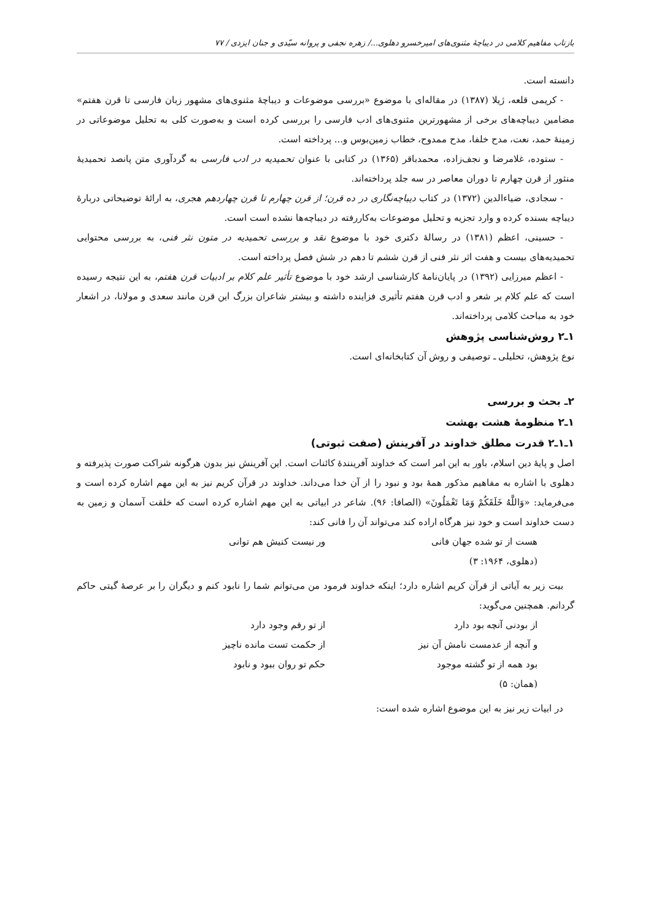بازتاب مفاهیم کلامی در دیباچهٔ مثنوی‌های امیرخسرو دهلوی.../ زهره نجفی و پروانه سیّدی و جنان ایزدی / ۷۷
دانسته است.
- کریمی قلعه، ژیلا (۱۳۸۷) در مقاله‌ای با موضوع «بررسی موضوعات و دیباچهٔ مثنوی‌های مشهور زبان فارسی تا قرن هفتم» مضامین دیباچه‌های برخی از مشهورترین مثنوی‌های ادب فارسی را بررسی کرده است و به‌صورت کلی به تحلیل موضوعاتی در زمینهٔ حمد، نعت، مدح خلفا، مدح ممدوح، خطاب زمین‌بوس و... پرداخته است.
- ستوده، غلامرضا و نجف‌زاده، محمدباقر (۱۳۶۵) در کتابی با عنوان تحمیدیه در ادب فارسی به گردآوری متن پانصد تحمیدیهٔ منثور از قرن چهارم تا دوران معاصر در سه جلد پرداخته‌اند.
- سجادی، ضیاءالدین (۱۳۷۲) در کتاب دیباچه‌نگاری در ده قرن؛ از قرن چهارم تا قرن چهاردهم هجری، به ارائهٔ توضیحاتی دربارهٔ دیباچه بسنده کرده و وارد تجزیه و تحلیل موضوعات به‌کاررفته در دیباچه‌ها نشده است است.
- حسینی، اعظم (۱۳۸۱) در رسالهٔ دکتری خود با موضوع نقد و بررسی تحمیدیه در متون نثر فنی، به بررسی محتوایی تحمیدیه‌های بیست و هفت اثر نثر فنی از قرن ششم تا دهم در شش فصل پرداخته است.
- اعظم میرزایی (۱۳۹۲) در پایان‌نامهٔ کارشناسی ارشد خود با موضوع تأثیر علم کلام بر ادبیات قرن هفتم، به این نتیجه رسیده است که علم کلام بر شعر و ادب قرن هفتم تأثیری فزاینده داشته و بیشتر شاعران بزرگ این قرن مانند سعدی و مولانا، در اشعار خود به مباحث کلامی پرداخته‌اند.
۱ـ۲ روش‌شناسی پژوهش
نوع پژوهش، تحلیلی ـ توصیفی و روش آن کتابخانه‌ای است.
۲ـ بحث و بررسی
۱ـ۲ منظومهٔ هشت بهشت
۱ـ۱ـ۲ قدرت مطلق خداوند در آفرینش (صفت ثبوتی)
اصل و پایهٔ دین اسلام، باور به این امر است که خداوند آفرینندهٔ کائنات است. این آفرینش نیز بدون هرگونه شراکت صورت پذیرفته و دهلوی با اشاره به مفاهیم مذکور همهٔ بود و نبود را از آن خدا می‌داند. خداوند در قرآن کریم نیز به این مهم اشاره کرده است و می‌فرماید: «وَاللَّهُ خَلَقَکُمْ وَمَا تَعْمَلُونَ» (الصافا: ۹۶). شاعر در ابیاتی به این مهم اشاره کرده است که خلقت آسمان و زمین به دست خداوند است و خود نیز هرگاه اراده کند می‌تواند آن را فانی کند:
هست از تو شده جهان فانی ور نیست کنیش هم توانی
(دهلوی، ۱۹۶۴: ۳)
بیت زیر به آیاتی از قرآن کریم اشاره دارد؛ اینکه خداوند فرمود من می‌توانم شما را نابود کنم و دیگران را بر عرصهٔ گیتی حاکم گردانم. همچنین می‌گوید:
از بودنی آنچه بود دارد از تو رقم وجود دارد
و آنچه از عدمست نامش آن نیز از حکمت تست مانده ناچیز
بود همه از تو گشته موجود حکم تو روان ببود و نابود
(همان: ۵)
در ابیات زیر نیز به این موضوع اشاره شده است: